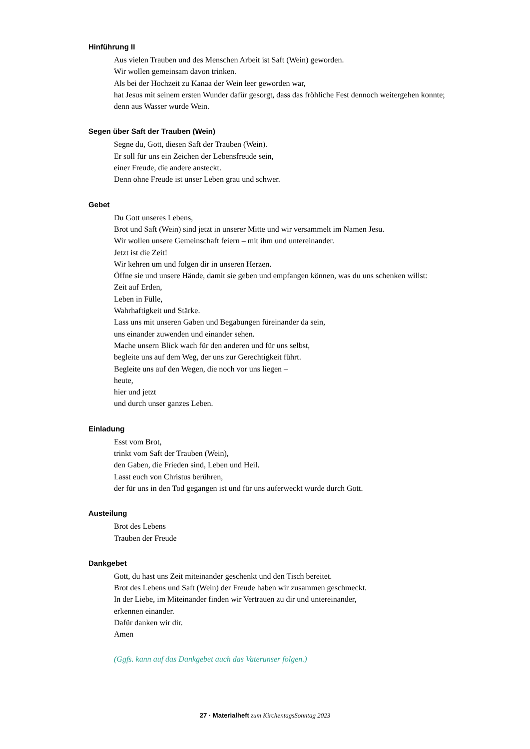Hinführung II
Aus vielen Trauben und des Menschen Arbeit ist Saft (Wein) geworden.
Wir wollen gemeinsam davon trinken.
Als bei der Hochzeit zu Kanaa der Wein leer geworden war,
hat Jesus mit seinem ersten Wunder dafür gesorgt, dass das fröhliche Fest dennoch weitergehen konnte;
denn aus Wasser wurde Wein.
Segen über Saft der Trauben (Wein)
Segne du, Gott, diesen Saft der Trauben (Wein).
Er soll für uns ein Zeichen der Lebensfreude sein,
einer Freude, die andere ansteckt.
Denn ohne Freude ist unser Leben grau und schwer.
Gebet
Du Gott unseres Lebens,
Brot und Saft (Wein) sind jetzt in unserer Mitte und wir versammelt im Namen Jesu.
Wir wollen unsere Gemeinschaft feiern – mit ihm und untereinander.
Jetzt ist die Zeit!
Wir kehren um und folgen dir in unseren Herzen.
Öffne sie und unsere Hände, damit sie geben und empfangen können, was du uns schenken willst:
Zeit auf Erden,
Leben in Fülle,
Wahrhaftigkeit und Stärke.
Lass uns mit unseren Gaben und Begabungen füreinander da sein,
uns einander zuwenden und einander sehen.
Mache unsern Blick wach für den anderen und für uns selbst,
begleite uns auf dem Weg, der uns zur Gerechtigkeit führt.
Begleite uns auf den Wegen, die noch vor uns liegen –
heute,
hier und jetzt
und durch unser ganzes Leben.
Einladung
Esst vom Brot,
trinkt vom Saft der Trauben (Wein),
den Gaben, die Frieden sind, Leben und Heil.
Lasst euch von Christus berühren,
der für uns in den Tod gegangen ist und für uns auferweckt wurde durch Gott.
Austeilung
Brot des Lebens
Trauben der Freude
Dankgebet
Gott, du hast uns Zeit miteinander geschenkt und den Tisch bereitet.
Brot des Lebens und Saft (Wein) der Freude haben wir zusammen geschmeckt.
In der Liebe, im Miteinander finden wir Vertrauen zu dir und untereinander,
erkennen einander.
Dafür danken wir dir.
Amen
(Ggfs. kann auf das Dankgebet auch das Vaterunser folgen.)
27 · Materialheft zum KirchentagsSonntag 2023